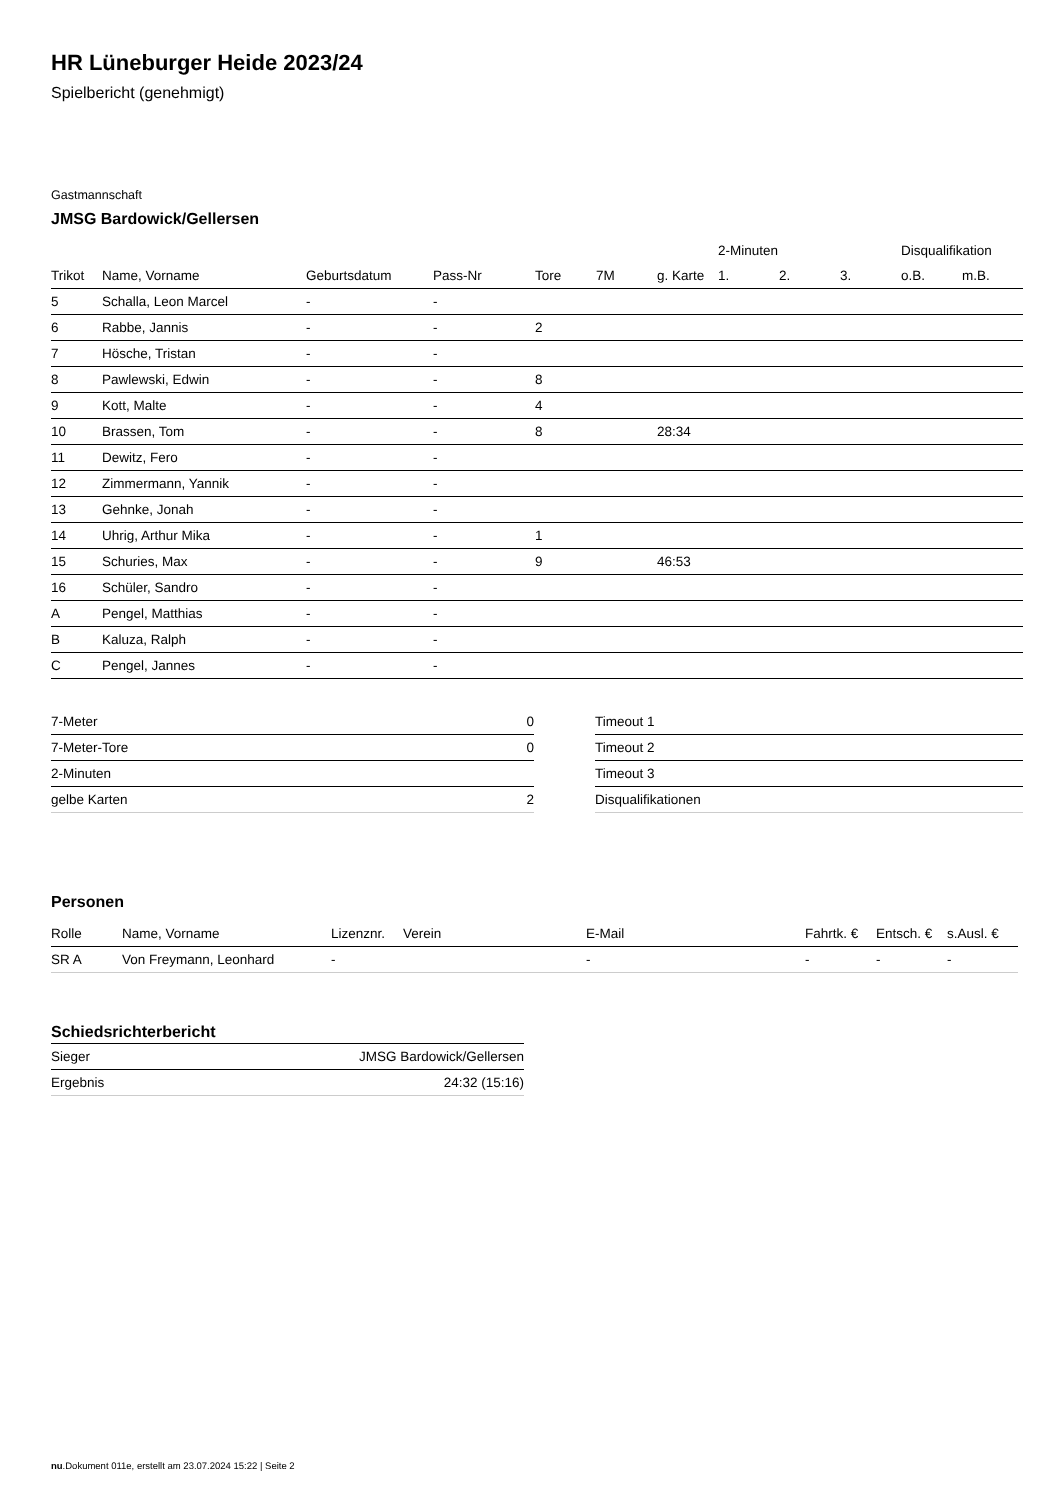HR Lüneburger Heide 2023/24
Spielbericht (genehmigt)
Gastmannschaft
JMSG Bardowick/Gellersen
| | | | | | | | 2-Minuten | | | Disqualifikation | |
| --- | --- | --- | --- | --- | --- | --- | --- | --- | --- | --- | --- |
| Trikot | Name, Vorname | Geburtsdatum | Pass-Nr | Tore | 7M | g. Karte | 1. | 2. | 3. | o.B. | m.B. |
| 5 | Schalla, Leon Marcel | - | - | | | | | | | | |
| 6 | Rabbe, Jannis | - | - | 2 | | | | | | | |
| 7 | Hösche, Tristan | - | - | | | | | | | | |
| 8 | Pawlewski, Edwin | - | - | 8 | | | | | | | |
| 9 | Kott, Malte | - | - | 4 | | | | | | | |
| 10 | Brassen, Tom | - | - | 8 | | 28:34 | | | | | |
| 11 | Dewitz, Fero | - | - | | | | | | | | |
| 12 | Zimmermann, Yannik | - | - | | | | | | | | |
| 13 | Gehnke, Jonah | - | - | | | | | | | | |
| 14 | Uhrig, Arthur Mika | - | - | 1 | | | | | | | |
| 15 | Schuries, Max | - | - | 9 | | 46:53 | | | | | |
| 16 | Schüler, Sandro | - | - | | | | | | | | |
| A | Pengel, Matthias | - | - | | | | | | | | |
| B | Kaluza, Ralph | - | - | | | | | | | | |
| C | Pengel, Jannes | - | - | | | | | | | | |
| 7-Meter | 0 |
| 7-Meter-Tore | 0 |
| 2-Minuten | |
| gelbe Karten | 2 |
| Timeout 1 |
| Timeout 2 |
| Timeout 3 |
| Disqualifikationen |
Personen
| Rolle | Name, Vorname | Lizenznr. | Verein | E-Mail | Fahrtk. € | Entsch. € | s.Ausl. € |
| --- | --- | --- | --- | --- | --- | --- | --- |
| SR A | Von Freymann, Leonhard | - | | - | - | - | - |
Schiedsrichterbericht
| Sieger | JMSG Bardowick/Gellersen |
| Ergebnis | 24:32 (15:16) |
nu.Dokument 011e, erstellt am 23.07.2024 15:22 | Seite 2